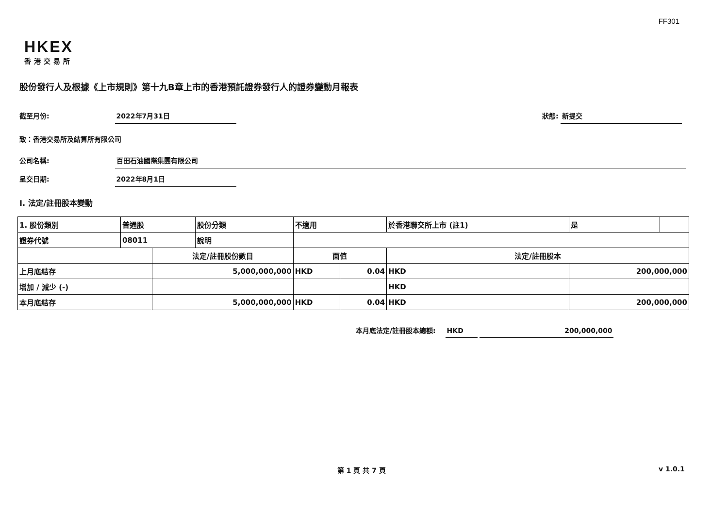FF301
HKEX
香港交易所
股份發行人及根據《上市規則》第十九B章上市的香港預託證券發行人的證券變動月報表
截至月份: 2022年7月31日 狀態: 新提交
致：香港交易所及結算所有限公司
公司名稱: 百田石油國際集團有限公司
呈交日期: 2022年8月1日
I. 法定/註冊股本變動
| 1. 股份類別 | 普通股 | | 股份分類 | 不適用 | | 於香港聯交所上市 (註1) | | 是 | |
| 證券代號 | 08011 | | 說明 | | | | | | |
| | | 法定/註冊股份數目 | | 面值 | | 法定/註冊股本 | | | |
| 上月底結存 | | 5,000,000,000 | | HKD | 0.04 | HKD | 200,000,000 | | |
| 增加 / 減少 (-) | | | | | | HKD | | | |
| 本月底結存 | | 5,000,000,000 | | HKD | 0.04 | HKD | 200,000,000 | | |
本月底法定/註冊股本總額: HKD 200,000,000
第 1 頁 共 7 頁 v 1.0.1